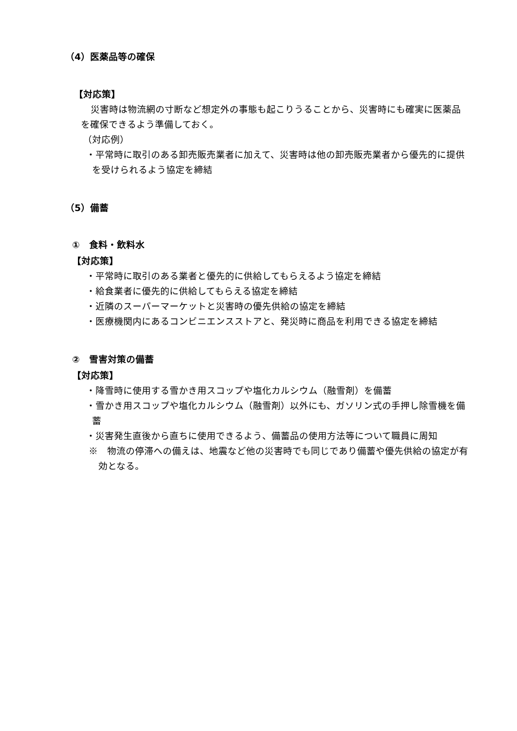（4）医薬品等の確保
【対応策】
災害時は物流網の寸断など想定外の事態も起こりうることから、災害時にも確実に医薬品を確保できるよう準備しておく。
（対応例）
・平常時に取引のある卸売販売業者に加えて、災害時は他の卸売販売業者から優先的に提供を受けられるよう協定を締結
（5）備蓄
①　食料・飲料水
【対応策】
・平常時に取引のある業者と優先的に供給してもらえるよう協定を締結
・給食業者に優先的に供給してもらえる協定を締結
・近隣のスーパーマーケットと災害時の優先供給の協定を締結
・医療機関内にあるコンビニエンスストアと、発災時に商品を利用できる協定を締結
②　雪害対策の備蓄
【対応策】
・降雪時に使用する雪かき用スコップや塩化カルシウム（融雪剤）を備蓄
・雪かき用スコップや塩化カルシウム（融雪剤）以外にも、ガソリン式の手押し除雪機を備蓄
・災害発生直後から直ちに使用できるよう、備蓄品の使用方法等について職員に周知
※　物流の停滞への備えは、地震など他の災害時でも同じであり備蓄や優先供給の協定が有効となる。